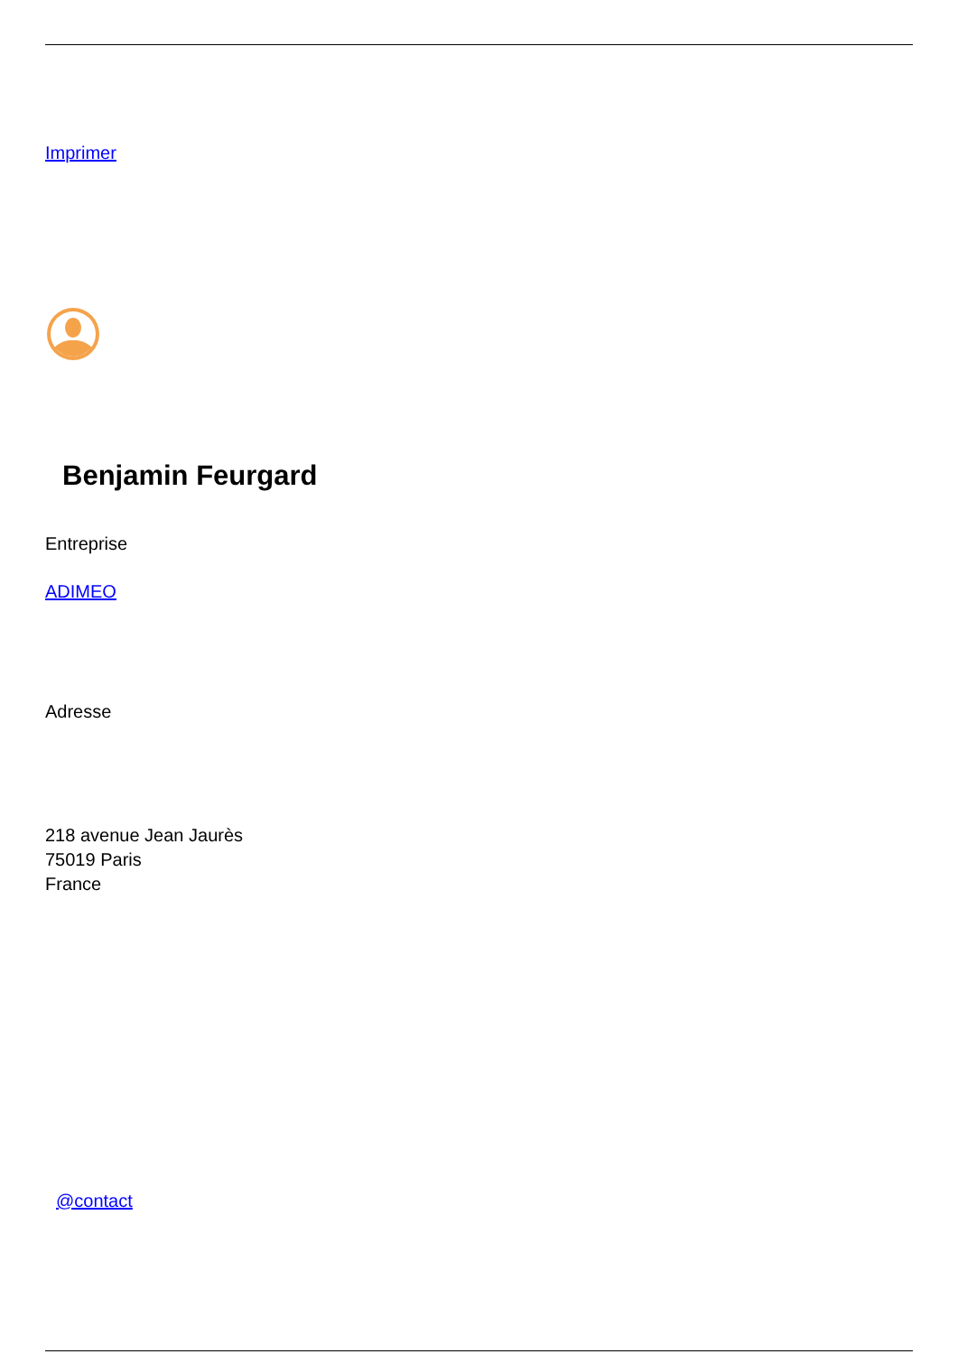Imprimer
Benjamin Feurgard
Entreprise
ADIMEO
Adresse
218 avenue Jean Jaurès
75019 Paris
France
@contact